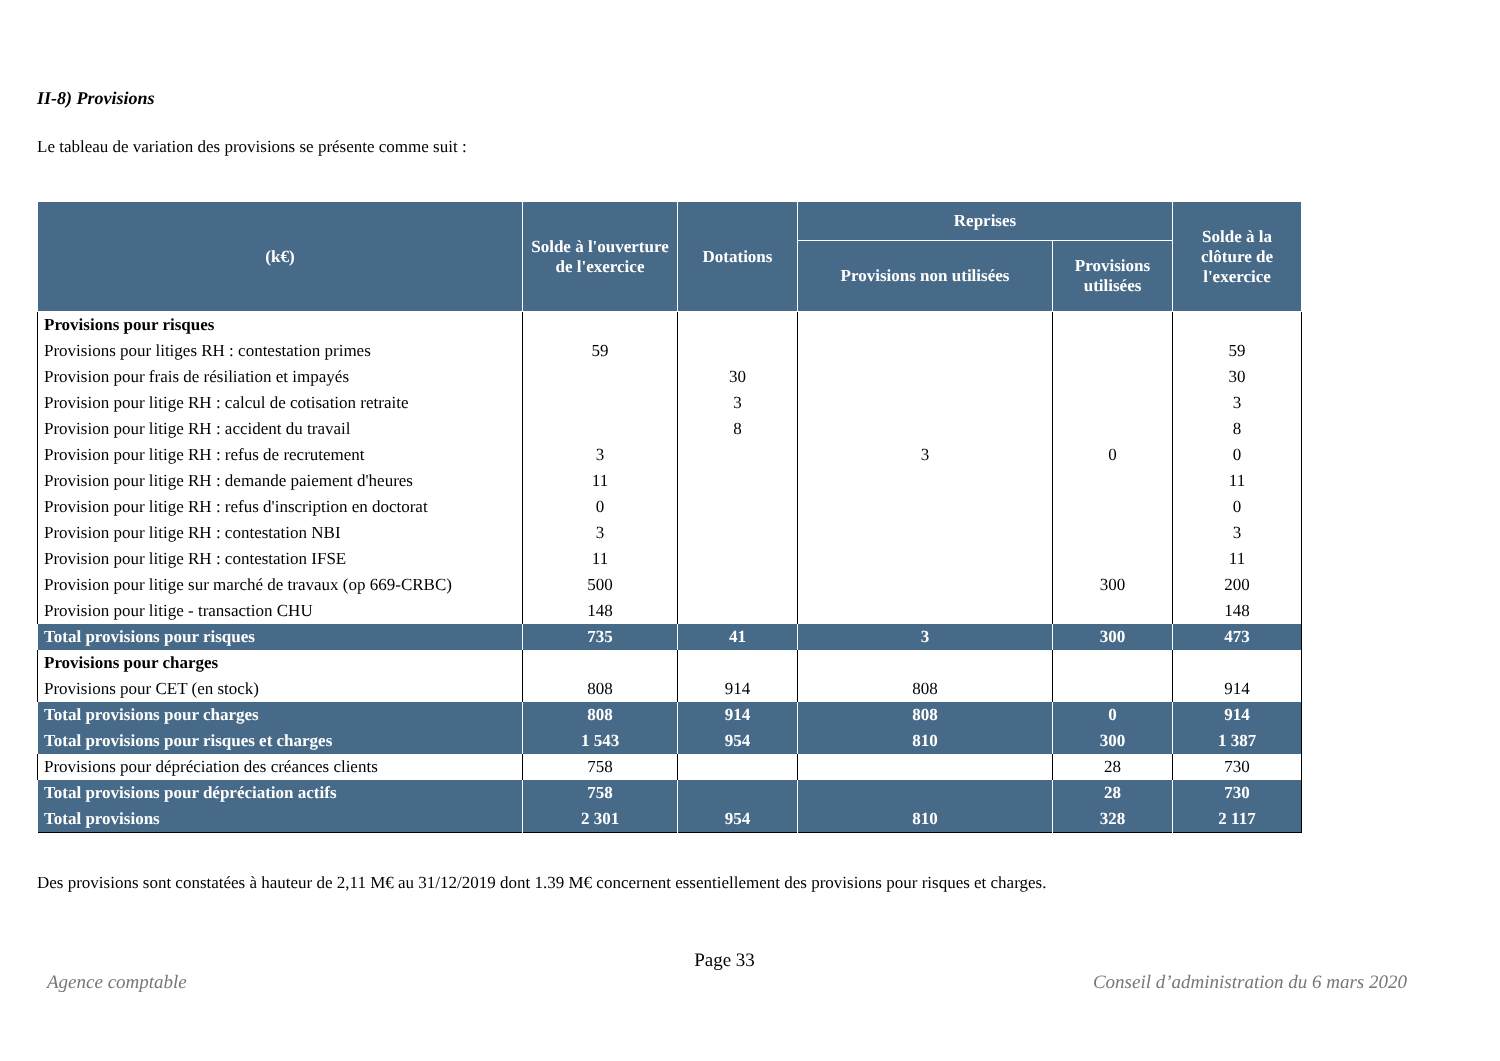II-8) Provisions
Le tableau de variation des provisions se présente comme suit :
| (k€) | Solde à l'ouverture de l'exercice | Dotations | Reprises | | Solde à la clôture de l'exercice |
| --- | --- | --- | --- | --- | --- |
| | | | Provisions non utilisées | Provisions utilisées | |
| Provisions pour risques | | | | | |
| Provisions pour litiges RH : contestation primes | 59 | | | | 59 |
| Provision pour frais de résiliation et impayés | | 30 | | | 30 |
| Provision pour litige RH : calcul de cotisation retraite | | 3 | | | 3 |
| Provision pour litige RH : accident du travail | | 8 | | | 8 |
| Provision pour litige RH : refus de recrutement | 3 | | 3 | 0 | 0 |
| Provision pour litige RH : demande paiement d'heures | 11 | | | | 11 |
| Provision pour litige RH : refus d'inscription en doctorat | 0 | | | | 0 |
| Provision pour litige RH : contestation NBI | 3 | | | | 3 |
| Provision pour litige RH : contestation IFSE | 11 | | | | 11 |
| Provision pour litige sur marché de travaux (op 669-CRBC) | 500 | | | 300 | 200 |
| Provision pour litige - transaction CHU | 148 | | | | 148 |
| Total provisions pour risques | 735 | 41 | 3 | 300 | 473 |
| Provisions pour charges | | | | | |
| Provisions pour CET (en stock) | 808 | 914 | 808 | | 914 |
| Total provisions pour charges | 808 | 914 | 808 | 0 | 914 |
| Total provisions pour risques et charges | 1 543 | 954 | 810 | 300 | 1 387 |
| Provisions pour dépréciation des créances clients | 758 | | | 28 | 730 |
| Total provisions pour dépréciation actifs | 758 | | | 28 | 730 |
| Total provisions | 2 301 | 954 | 810 | 328 | 2 117 |
Des provisions sont constatées à hauteur de 2,11 M€ au 31/12/2019 dont 1.39 M€ concernent essentiellement des provisions pour risques et charges.
Page 33
Agence comptable Conseil d’administration du 6 mars 2020